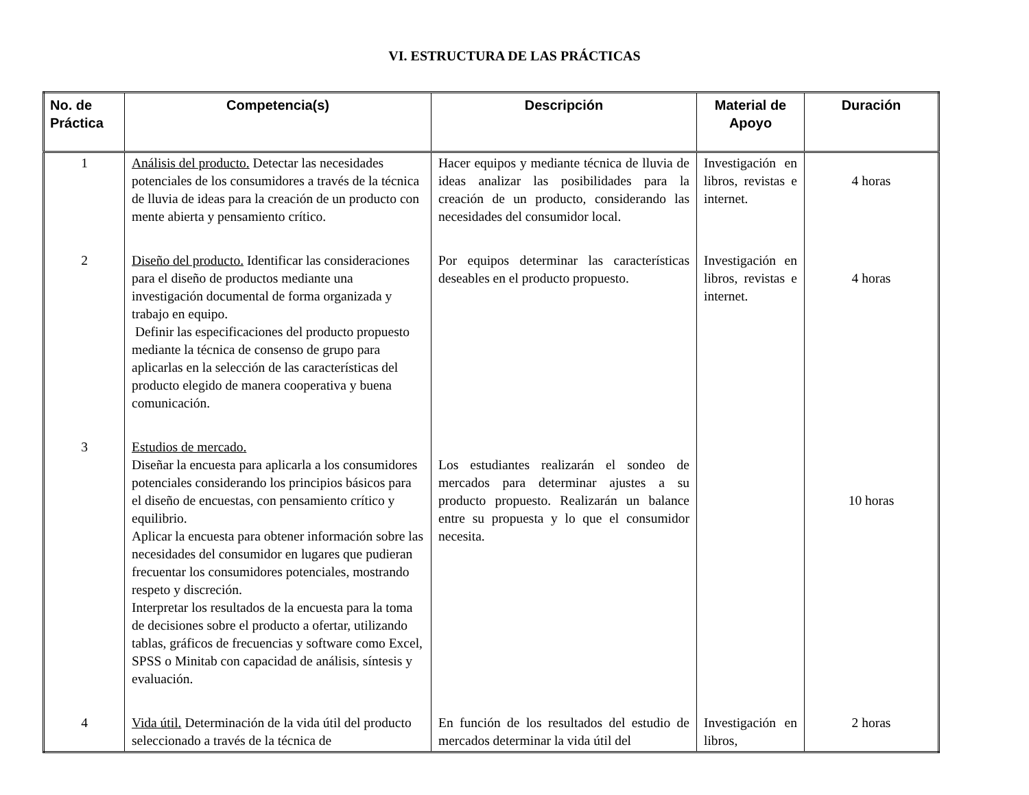VI. ESTRUCTURA DE LAS PRÁCTICAS
| No. de Práctica | Competencia(s) | Descripción | Material de Apoyo | Duración |
| --- | --- | --- | --- | --- |
| 1 | Análisis del producto. Detectar las necesidades potenciales de los consumidores a través de la técnica de lluvia de ideas para la creación de un producto con mente abierta y pensamiento crítico. | Hacer equipos y mediante técnica de lluvia de ideas analizar las posibilidades para la creación de un producto, considerando las necesidades del consumidor local. | Investigación en libros, revistas e internet. | 4 horas |
| 2 | Diseño del producto. Identificar las consideraciones para el diseño de productos mediante una investigación documental de forma organizada y trabajo en equipo. Definir las especificaciones del producto propuesto mediante la técnica de consenso de grupo para aplicarlas en la selección de las características del producto elegido de manera cooperativa y buena comunicación. | Por equipos determinar las características deseables en el producto propuesto. | Investigación en libros, revistas e internet. | 4 horas |
| 3 | Estudios de mercado. Diseñar la encuesta para aplicarla a los consumidores potenciales considerando los principios básicos para el diseño de encuestas, con pensamiento crítico y equilibrio. Aplicar la encuesta para obtener información sobre las necesidades del consumidor en lugares que pudieran frecuentar los consumidores potenciales, mostrando respeto y discreción. Interpretar los resultados de la encuesta para la toma de decisiones sobre el producto a ofertar, utilizando tablas, gráficos de frecuencias y software como Excel, SPSS o Minitab con capacidad de análisis, síntesis y evaluación. | Los estudiantes realizarán el sondeo de mercados para determinar ajustes a su producto propuesto. Realizarán un balance entre su propuesta y lo que el consumidor necesita. | | 10 horas |
| 4 | Vida útil. Determinación de la vida útil del producto seleccionado a través de la técnica de | En función de los resultados del estudio de mercados determinar la vida útil del | Investigación en libros, | 2 horas |